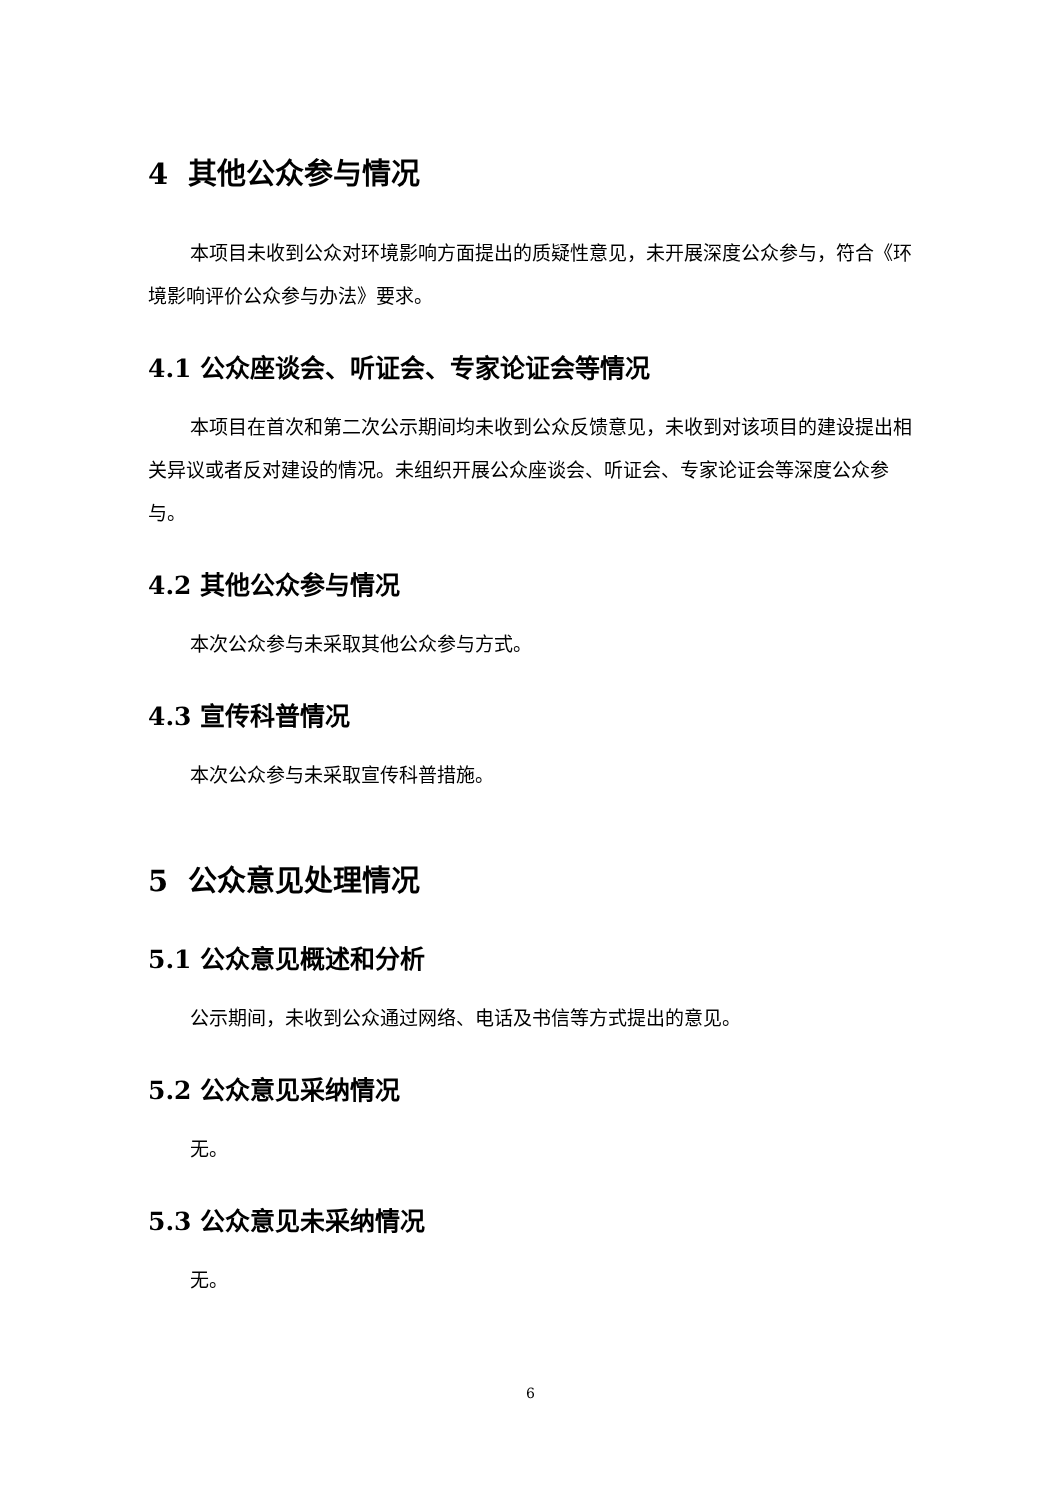4 其他公众参与情况
本项目未收到公众对环境影响方面提出的质疑性意见，未开展深度公众参与，符合《环境影响评价公众参与办法》要求。
4.1 公众座谈会、听证会、专家论证会等情况
本项目在首次和第二次公示期间均未收到公众反馈意见，未收到对该项目的建设提出相关异议或者反对建设的情况。未组织开展公众座谈会、听证会、专家论证会等深度公众参与。
4.2 其他公众参与情况
本次公众参与未采取其他公众参与方式。
4.3 宣传科普情况
本次公众参与未采取宣传科普措施。
5 公众意见处理情况
5.1 公众意见概述和分析
公示期间，未收到公众通过网络、电话及书信等方式提出的意见。
5.2 公众意见采纳情况
无。
5.3 公众意见未采纳情况
无。
6